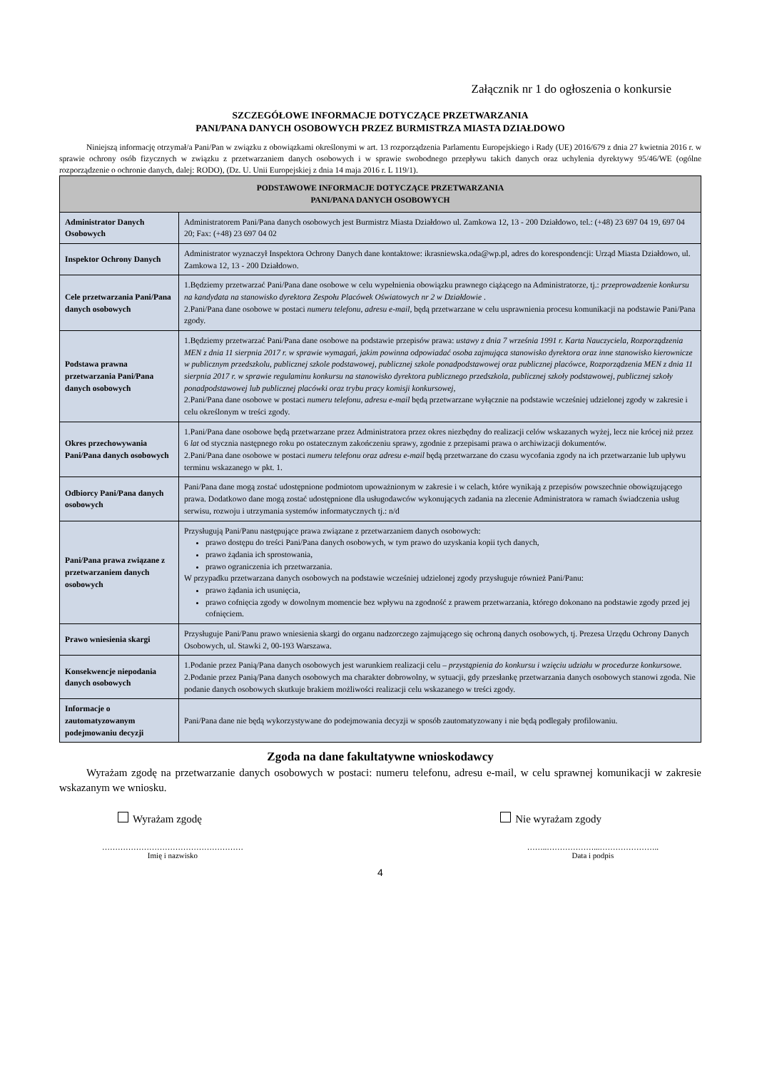Załącznik nr 1 do ogłoszenia o konkursie
SZCZEGÓŁOWE INFORMACJE DOTYCZĄCE PRZETWARZANIA
PANI/PANA DANYCH OSOBOWYCH PRZEZ BURMISTRZA MIASTA DZIAŁDOWO
Niniejszą informację otrzymał/a Pani/Pan w związku z obowiązkami określonymi w art. 13 rozporządzenia Parlamentu Europejskiego i Rady (UE) 2016/679 z dnia 27 kwietnia 2016 r. w sprawie ochrony osób fizycznych w związku z przetwarzaniem danych osobowych i w sprawie swobodnego przepływu takich danych oraz uchylenia dyrektywy 95/46/WE (ogólne rozporządzenie o ochronie danych, dalej: RODO), (Dz. U. Unii Europejskiej z dnia 14 maja 2016 r. L 119/1).
| PODSTAWOWE INFORMACJE DOTYCZĄCE PRZETWARZANIA PANI/PANA DANYCH OSOBOWYCH | |
| --- | --- |
| Administrator Danych Osobowych | Administratorem Pani/Pana danych osobowych jest Burmistrz Miasta Działdowo ul. Zamkowa 12, 13 - 200 Działdowo, tel.: (+48) 23 697 04 19, 697 04 20; Fax: (+48) 23 697 04 02 |
| Inspektor Ochrony Danych | Administrator wyznaczył Inspektora Ochrony Danych dane kontaktowe: ikrasniewska.oda@wp.pl, adres do korespondencji: Urząd Miasta Działdowo, ul. Zamkowa 12, 13 - 200 Działdowo. |
| Cele przetwarzania Pani/Pana danych osobowych | 1.Będziemy przetwarzać Pani/Pana dane osobowe w celu wypełnienia obowiązku prawnego ciążącego na Administratorze, tj.: przeprowadzenie konkursu na kandydata na stanowisko dyrektora Zespołu Placówek Oświatowych nr 2 w Działdowie . 2.Pani/Pana dane osobowe w postaci numeru telefonu, adresu e-mail, będą przetwarzane w celu usprawnienia procesu komunikacji na podstawie Pani/Pana zgody. |
| Podstawa prawna przetwarzania Pani/Pana danych osobowych | 1.Będziemy przetwarzać Pani/Pana dane osobowe na podstawie przepisów prawa: ustawy z dnia 7 września 1991 r. Karta Nauczyciela, Rozporządzenia MEN z dnia 11 sierpnia 2017 r. w sprawie wymagań, jakim powinna odpowiadać osoba zajmująca stanowisko dyrektora oraz inne stanowisko kierownicze w publicznym przedszkolu, publicznej szkole podstawowej, publicznej szkole ponadpodstawowej oraz publicznej placówce, Rozporządzenia MEN z dnia 11 sierpnia 2017 r. w sprawie regulaminu konkursu na stanowisko dyrektora publicznego przedszkola, publicznej szkoły podstawowej, publicznej szkoły ponadpodstawowej lub publicznej placówki oraz trybu pracy komisji konkursowej, 2.Pani/Pana dane osobowe w postaci numeru telefonu, adresu e-mail będą przetwarzane wyłącznie na podstawie wcześniej udzielonej zgody w zakresie i celu określonym w treści zgody. |
| Okres przechowywania Pani/Pana danych osobowych | 1.Pani/Pana dane osobowe będą przetwarzane przez Administratora przez okres niezbędny do realizacji celów wskazanych wyżej, lecz nie krócej niż przez 6 lat od stycznia następnego roku po ostatecznym zakończeniu sprawy, zgodnie z przepisami prawa o archiwizacji dokumentów. 2.Pani/Pana dane osobowe w postaci numeru telefonu oraz adresu e-mail będą przetwarzane do czasu wycofania zgody na ich przetwarzanie lub upływu terminu wskazanego w pkt. 1. |
| Odbiorcy Pani/Pana danych osobowych | Pani/Pana dane mogą zostać udostępnione podmiotom upoważnionym w zakresie i w celach, które wynikają z przepisów powszechnie obowiązującego prawa. Dodatkowo dane mogą zostać udostępnione dla usługodawców wykonujących zadania na zlecenie Administratora w ramach świadczenia usług serwisu, rozwoju i utrzymania systemów informatycznych tj.: n/d |
| Pani/Pana prawa związane z przetwarzaniem danych osobowych | Przysługują Pani/Panu następujące prawa związane z przetwarzaniem danych osobowych: prawo dostępu do treści Pani/Pana danych osobowych, w tym prawo do uzyskania kopii tych danych, prawo żądania ich sprostowania, prawo ograniczenia ich przetwarzania. W przypadku przetwarzana danych osobowych na podstawie wcześniej udzielonej zgody przysługuje również Pani/Panu: prawo żądania ich usunięcia, prawo cofnięcia zgody w dowolnym momencie bez wpływu na zgodność z prawem przetwarzania, którego dokonano na podstawie zgody przed jej cofnięciem. |
| Prawo wniesienia skargi | Przysługuje Pani/Panu prawo wniesienia skargi do organu nadzorczego zajmującego się ochroną danych osobowych, tj. Prezesa Urzędu Ochrony Danych Osobowych, ul. Stawki 2, 00-193 Warszawa. |
| Konsekwencje niepodania danych osobowych | 1.Podanie przez Panią/Pana danych osobowych jest warunkiem realizacji celu – przystąpienia do konkursu i wzięciu udziału w procedurze konkursowe. 2.Podanie przez Panią/Pana danych osobowych ma charakter dobrowolny, w sytuacji, gdy przesłankę przetwarzania danych osobowych stanowi zgoda. Nie podanie danych osobowych skutkuje brakiem możliwości realizacji celu wskazanego w treści zgody. |
| Informacje o zautomatyzowanym podejmowaniu decyzji | Pani/Pana dane nie będą wykorzystywane do podejmowania decyzji w sposób zautomatyzowany i nie będą podlegały profilowaniu. |
Zgoda na dane fakultatywne wnioskodawcy
Wyrażam zgodę na przetwarzanie danych osobowych w postaci: numeru telefonu, adresu e-mail, w celu sprawnej komunikacji w zakresie wskazanym we wniosku.
Wyrażam zgodę Nie wyrażam zgody
………………………………………………
Imię i nazwisko
……..………………...…………………..
Data i podpis
4